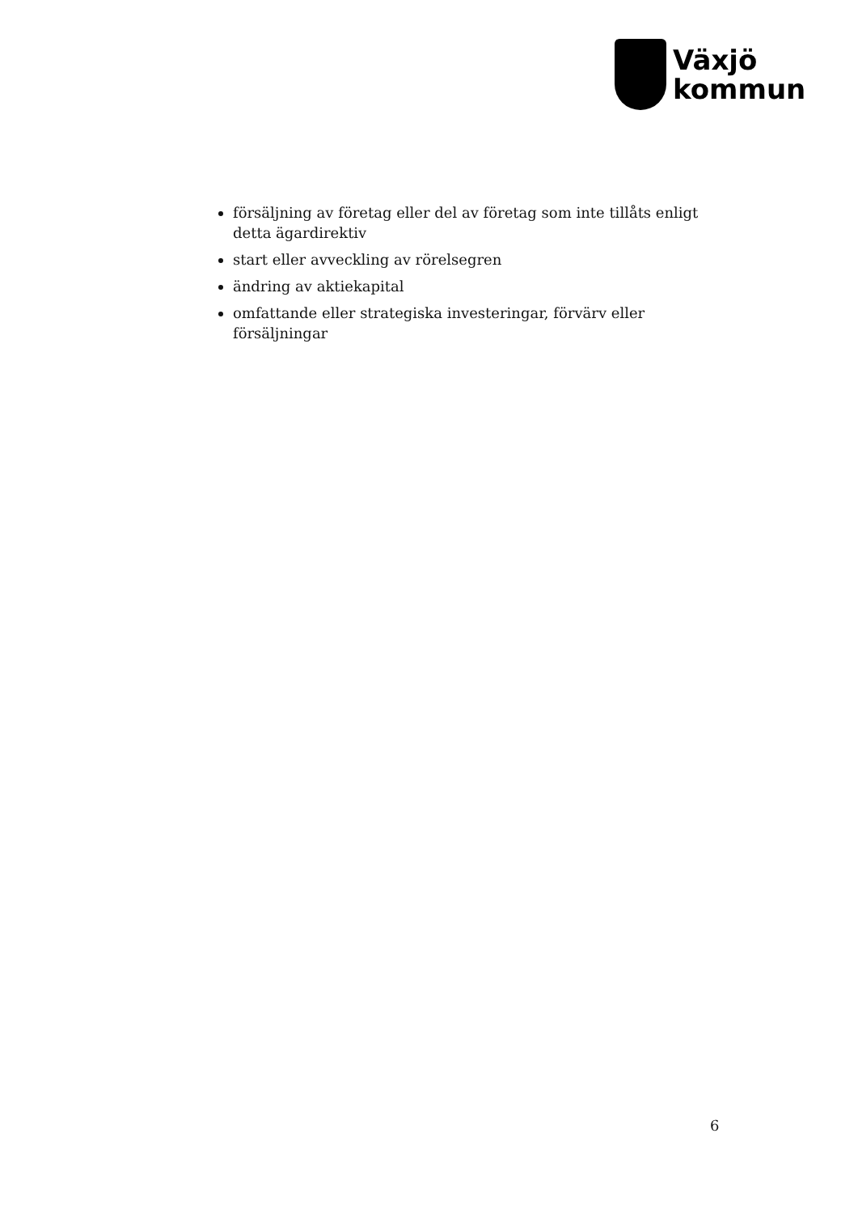Växjö
kommun
försäljning av företag eller del av företag som inte tillåts enligt detta ägardirektiv
start eller avveckling av rörelsegren
ändring av aktiekapital
omfattande eller strategiska investeringar, förvärv eller försäljningar
6